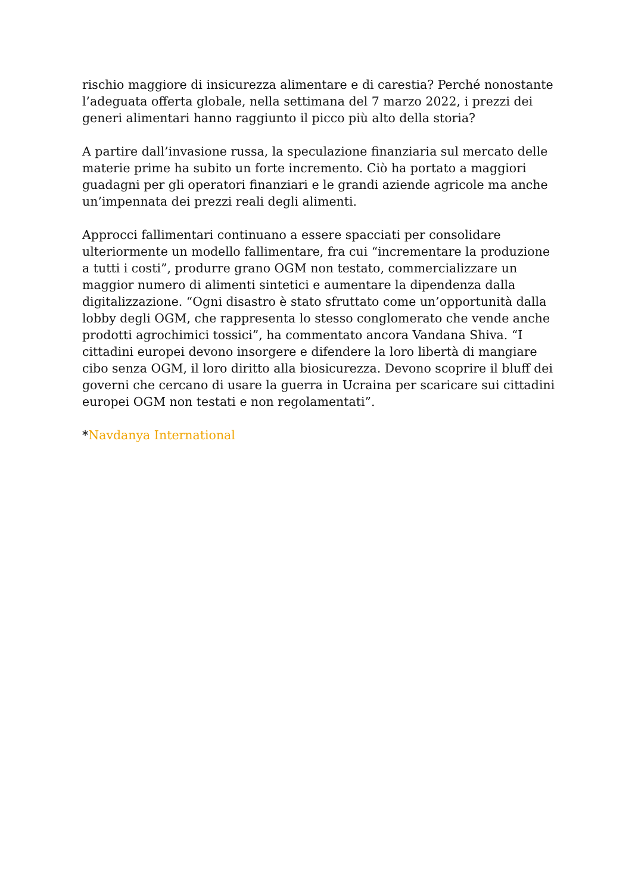rischio maggiore di insicurezza alimentare e di carestia? Perché nonostante l’adeguata offerta globale, nella settimana del 7 marzo 2022, i prezzi dei generi alimentari hanno raggiunto il picco più alto della storia?
A partire dall’invasione russa, la speculazione finanziaria sul mercato delle materie prime ha subito un forte incremento. Ciò ha portato a maggiori guadagni per gli operatori finanziari e le grandi aziende agricole ma anche un’impennata dei prezzi reali degli alimenti.
Approcci fallimentari continuano a essere spacciati per consolidare ulteriormente un modello fallimentare, fra cui “incrementare la produzione a tutti i costi”, produrre grano OGM non testato, commercializzare un maggior numero di alimenti sintetici e aumentare la dipendenza dalla digitalizzazione. “Ogni disastro è stato sfruttato come un’opportunità dalla lobby degli OGM, che rappresenta lo stesso conglomerato che vende anche prodotti agrochimici tossici”, ha commentato ancora Vandana Shiva. “I cittadini europei devono insorgere e difendere la loro libertà di mangiare cibo senza OGM, il loro diritto alla biosicurezza. Devono scoprire il bluff dei governi che cercano di usare la guerra in Ucraina per scaricare sui cittadini europei OGM non testati e non regolamentati”.
*Navdanya International